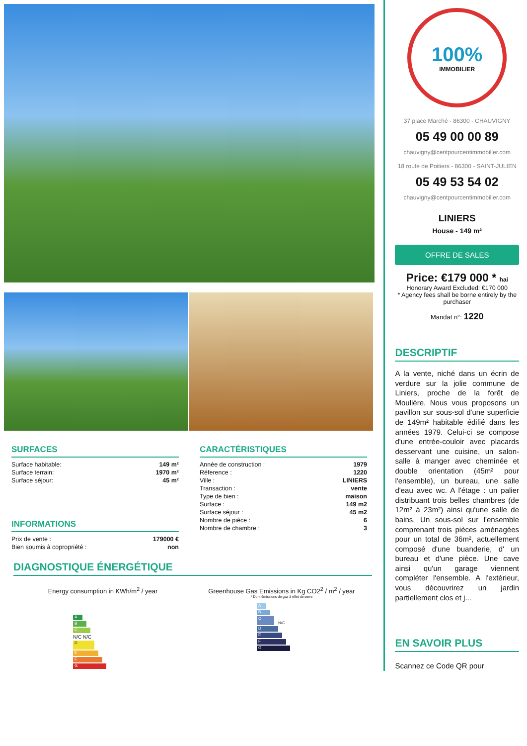SURFACES
| Surface habitable: | 149 m² |
| Surface terrain: | 1970 m² |
| Surface séjour: | 45 m² |
INFORMATIONS
| Prix de vente : | 179000 € |
| Bien soumis à copropriété : | non |
CARACTÉRISTIQUES
| Année de construction : | 1979 |
| Réference : | 1220 |
| Ville : | LINIERS |
| Transaction : | vente |
| Type de bien : | maison |
| Surface : | 149 m2 |
| Surface séjour : | 45 m2 |
| Nombre de pièce : | 6 |
| Nombre de chambre : | 3 |
DIAGNOSTIQUE ÉNERGÉTIQUE
Energy consumption in KWh/m<sup>2</sup> / year
A
B
C
N/C N/C
D
E
F
G
Greenhouse Gas Emissions in Kg CO2<sup>2</sup> / m<sup>2</sup> / year
* Dont émissions de gaz à effet de serre
A
B
C N/C
D
E
F
G
100%
IMMOBILIER
37 place Marché - 86300 - CHAUVIGNY
05 49 00 00 89
chauvigny@centpourcentimmobilier.com
18 route de Poitiers - 86300 - SAINT-JULIEN
05 49 53 54 02
chauvigny@centpourcentimmobilier.com
LINIERS
House - 149 m²
OFFRE DE SALES
Price: €179 000 * hai
Honorary Award Excluded: €170 000
* Agency fees shall be borne entirely by the purchaser
Mandat n°: 1220
DESCRIPTIF
A la vente, niché dans un écrin de verdure sur la jolie commune de Liniers, proche de la forêt de Moulière. Nous vous proposons un pavillon sur sous-sol d'une superficie de 149m² habitable édifié dans les années 1979. Celui-ci se compose d'une entrée-couloir avec placards desservant une cuisine, un salon-salle à manger avec cheminée et double orientation (45m² pour l'ensemble), un bureau, une salle d'eau avec wc. A l'étage : un palier distribuant trois belles chambres (de 12m² à 23m²) ainsi qu'une salle de bains. Un sous-sol sur l'ensemble comprenant trois pièces aménagées pour un total de 36m², actuellement composé d'une buanderie, d' un bureau et d'une pièce. Une cave ainsi qu'un garage viennent compléter l'ensemble. A l'extérieur, vous découvrirez un jardin partiellement clos et j...
EN SAVOIR PLUS
Scannez ce Code QR pour